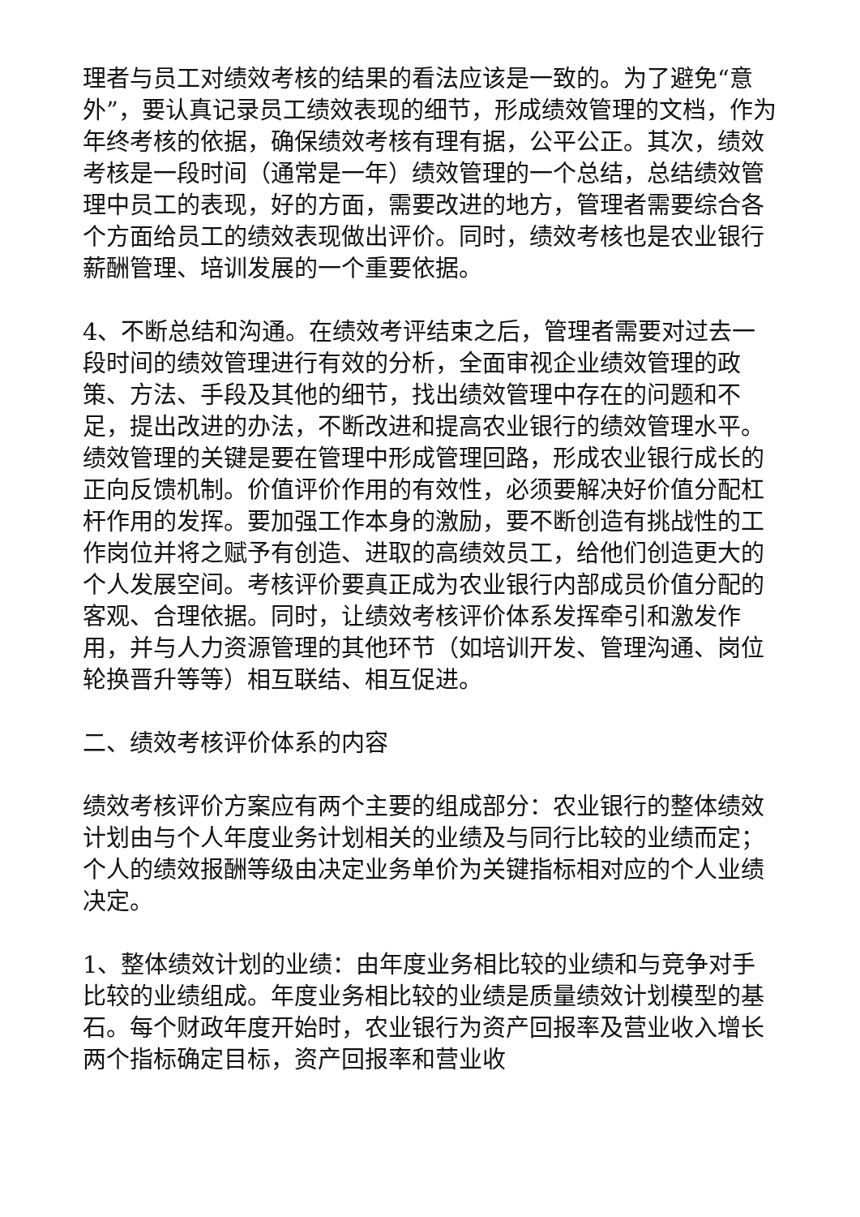理者与员工对绩效考核的结果的看法应该是一致的。为了避免“意外”，要认真记录员工绩效表现的细节，形成绩效管理的文档，作为年终考核的依据，确保绩效考核有理有据，公平公正。其次，绩效考核是一段时间（通常是一年）绩效管理的一个总结，总结绩效管理中员工的表现，好的方面，需要改进的地方，管理者需要综合各个方面给员工的绩效表现做出评价。同时，绩效考核也是农业银行薪酬管理、培训发展的一个重要依据。
4、不断总结和沟通。在绩效考评结束之后，管理者需要对过去一段时间的绩效管理进行有效的分析，全面审视企业绩效管理的政策、方法、手段及其他的细节，找出绩效管理中存在的问题和不足，提出改进的办法，不断改进和提高农业银行的绩效管理水平。绩效管理的关键是要在管理中形成管理回路，形成农业银行成长的正向反馈机制。价值评价作用的有效性，必须要解决好价值分配杠杆作用的发挥。要加强工作本身的激励，要不断创造有挑战性的工作岗位并将之赋予有创造、进取的高绩效员工，给他们创造更大的个人发展空间。考核评价要真正成为农业银行内部成员价值分配的客观、合理依据。同时，让绩效考核评价体系发挥牵引和激发作用，并与人力资源管理的其他环节（如培训开发、管理沟通、岗位轮换晋升等等）相互联结、相互促进。
二、绩效考核评价体系的内容
绩效考核评价方案应有两个主要的组成部分：农业银行的整体绩效计划由与个人年度业务计划相关的业绩及与同行比较的业绩而定；个人的绩效报酬等级由决定业务单价为关键指标相对应的个人业绩决定。
1、整体绩效计划的业绩：由年度业务相比较的业绩和与竞争对手比较的业绩组成。年度业务相比较的业绩是质量绩效计划模型的基石。每个财政年度开始时，农业银行为资产回报率及营业收入增长两个指标确定目标，资产回报率和营业收